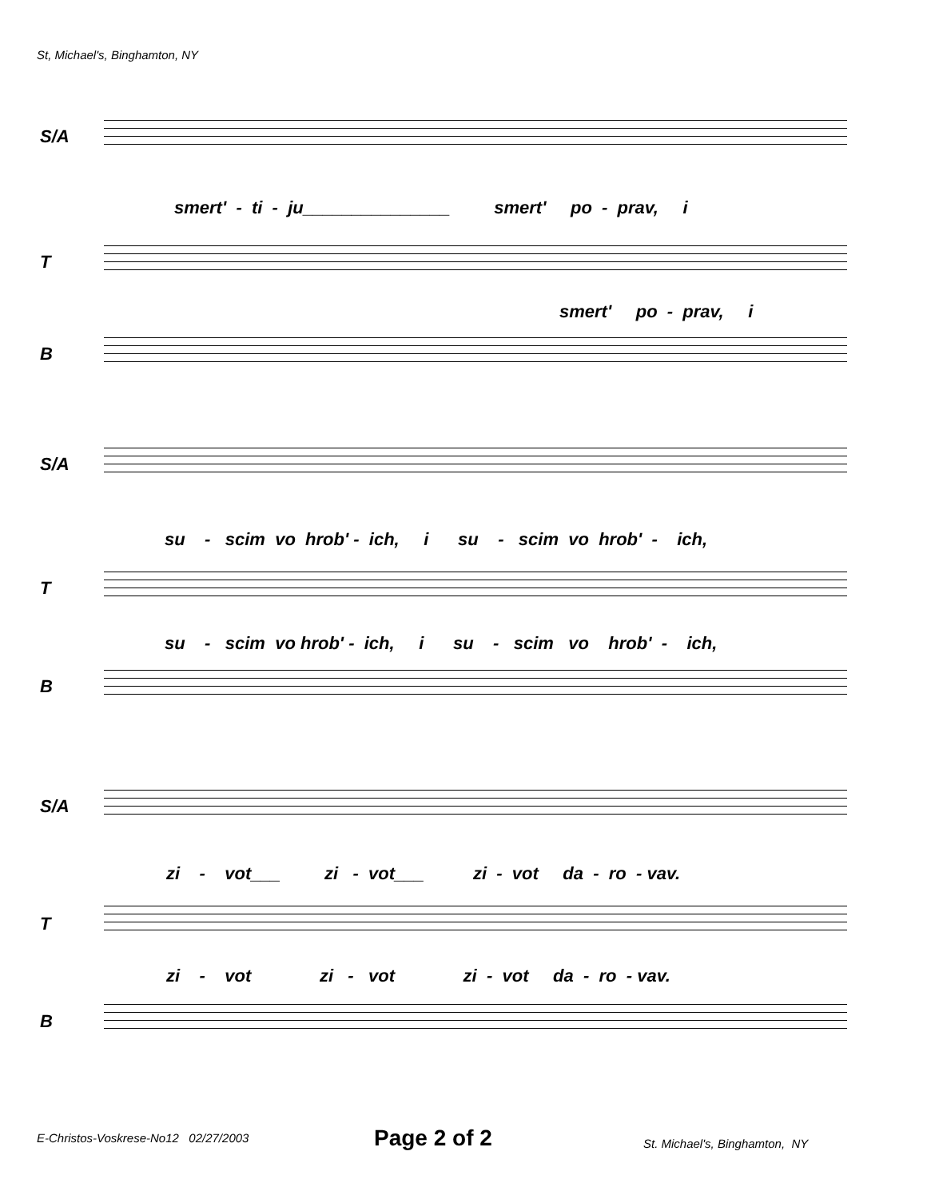St, Michael's, Binghamton, NY
S/A
smert' - ti - ju_______________ smert' po - prav, i
T
smert' po - prav, i
B
S/A
su - scim vo hrob' - ich, i su - scim vo hrob' - ich,
T
su - scim vo hrob' - ich, i su - scim vo hrob' - ich,
B
S/A
zi - vot___ zi - vot___ zi - vot da - ro - vav.
T
zi - vot zi - vot zi - vot da - ro - vav.
B
E-Christos-Voskrese-No12 02/27/2003
Page 2 of 2 St. Michael's, Binghamton, NY